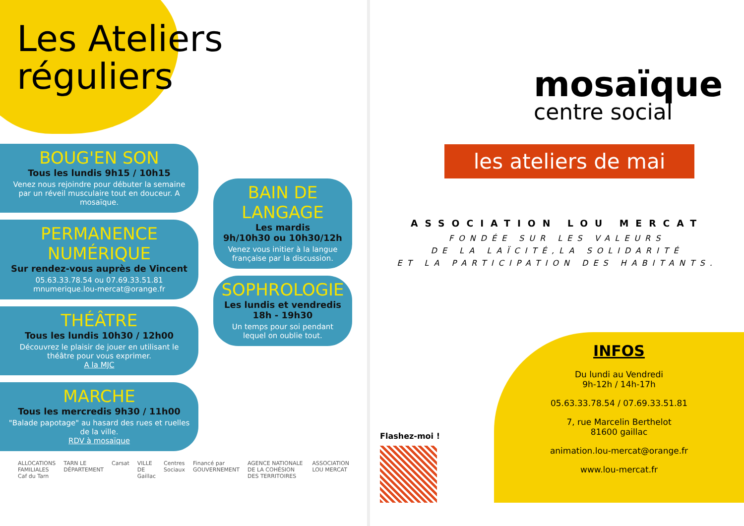Les Ateliers
réguliers
BOUG'EN SON
Tous les lundis 9h15 / 10h15
Venez nous rejoindre pour débuter la semaine par un réveil musculaire tout en douceur. A mosaïque.
PERMANENCE NUMÉRIQUE
Sur rendez-vous auprès de Vincent
05.63.33.78.54 ou 07.69.33.51.81
mnumerique.lou-mercat@orange.fr
THÉÂTRE
Tous les lundis 10h30 / 12h00
Découvrez le plaisir de jouer en utilisant le théâtre pour vous exprimer.
A la MJC
MARCHE
Tous les mercredis 9h30 / 11h00
"Balade papotage" au hasard des rues et ruelles de la ville.
RDV à mosaïque
BAIN DE LANGAGE
Les mardis
9h/10h30 ou 10h30/12h
Venez vous initier à la langue française par la discussion.
SOPHROLOGIE
Les lundis et vendredis
18h - 19h30
Un temps pour soi pendant lequel on oublie tout.
ALLOCATIONS FAMILIALES Caf du Tarn TARN LE DÉPARTEMENT Carsat VILLE DE Gaillac Centres Sociaux Financé par GOUVERNEMENT AGENCE NATIONALE DE LA COHÉSION DES TERRITOIRES ASSOCIATION LOU MERCAT
mosaïque
centre social
les ateliers de mai
ASSOCIATION LOU MERCAT
FONDÉE SUR LES VALEURS
DE LA LAÏCITÉ,LA SOLIDARITÉ
ET LA PARTICIPATION DES HABITANTS.
Flashez-moi !
INFOS
Du lundi au Vendredi
9h-12h / 14h-17h
05.63.33.78.54 / 07.69.33.51.81
7, rue Marcelin Berthelot
81600 gaillac
animation.lou-mercat@orange.fr
www.lou-mercat.fr